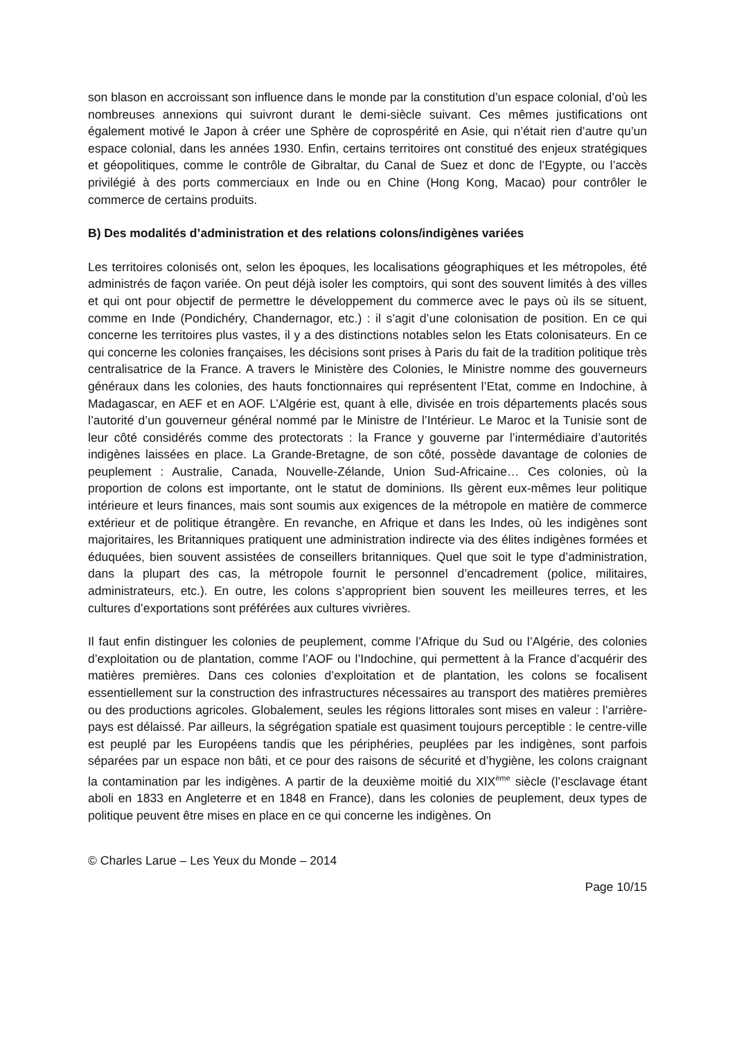son blason en accroissant son influence dans le monde par la constitution d’un espace colonial, d’où les nombreuses annexions qui suivront durant le demi-siècle suivant. Ces mêmes justifications ont également motivé le Japon à créer une Sphère de coprospérité en Asie, qui n’était rien d’autre qu’un espace colonial, dans les années 1930. Enfin, certains territoires ont constitué des enjeux stratégiques et géopolitiques, comme le contrôle de Gibraltar, du Canal de Suez et donc de l’Egypte, ou l’accès privilégié à des ports commerciaux en Inde ou en Chine (Hong Kong, Macao) pour contrôler le commerce de certains produits.
B) Des modalités d’administration et des relations colons/indigènes variées
Les territoires colonisés ont, selon les époques, les localisations géographiques et les métropoles, été administrés de façon variée. On peut déjà isoler les comptoirs, qui sont des souvent limités à des villes et qui ont pour objectif de permettre le développement du commerce avec le pays où ils se situent, comme en Inde (Pondichéry, Chandernagor, etc.) : il s’agit d’une colonisation de position. En ce qui concerne les territoires plus vastes, il y a des distinctions notables selon les Etats colonisateurs. En ce qui concerne les colonies françaises, les décisions sont prises à Paris du fait de la tradition politique très centralisatrice de la France. A travers le Ministère des Colonies, le Ministre nomme des gouverneurs généraux dans les colonies, des hauts fonctionnaires qui représentent l’Etat, comme en Indochine, à Madagascar, en AEF et en AOF. L’Algérie est, quant à elle, divisée en trois départements placés sous l’autorité d’un gouverneur général nommé par le Ministre de l’Intérieur. Le Maroc et la Tunisie sont de leur côté considérés comme des protectorats : la France y gouverne par l’intermédiaire d’autorités indigènes laissées en place. La Grande-Bretagne, de son côté, possède davantage de colonies de peuplement : Australie, Canada, Nouvelle-Zélande, Union Sud-Africaine… Ces colonies, où la proportion de colons est importante, ont le statut de dominions. Ils gèrent eux-mêmes leur politique intérieure et leurs finances, mais sont soumis aux exigences de la métropole en matière de commerce extérieur et de politique étrangère. En revanche, en Afrique et dans les Indes, où les indigènes sont majoritaires, les Britanniques pratiquent une administration indirecte via des élites indigènes formées et éduquées, bien souvent assistées de conseillers britanniques. Quel que soit le type d’administration, dans la plupart des cas, la métropole fournit le personnel d’encadrement (police, militaires, administrateurs, etc.). En outre, les colons s’approprient bien souvent les meilleures terres, et les cultures d’exportations sont préférées aux cultures vivrières.
Il faut enfin distinguer les colonies de peuplement, comme l’Afrique du Sud ou l’Algérie, des colonies d’exploitation ou de plantation, comme l’AOF ou l’Indochine, qui permettent à la France d’acquérir des matières premières. Dans ces colonies d’exploitation et de plantation, les colons se focalisent essentiellement sur la construction des infrastructures nécessaires au transport des matières premières ou des productions agricoles. Globalement, seules les régions littorales sont mises en valeur : l’arrière-pays est délaissé. Par ailleurs, la ségrégation spatiale est quasiment toujours perceptible : le centre-ville est peuplé par les Européens tandis que les périphéries, peuplées par les indigènes, sont parfois séparées par un espace non bâti, et ce pour des raisons de sécurité et d’hygiène, les colons craignant la contamination par les indigènes. A partir de la deuxième moitié du XIX<sup>ème</sup> siècle (l’esclavage étant aboli en 1833 en Angleterre et en 1848 en France), dans les colonies de peuplement, deux types de politique peuvent être mises en place en ce qui concerne les indigènes. On
© Charles Larue – Les Yeux du Monde – 2014
Page 10/15